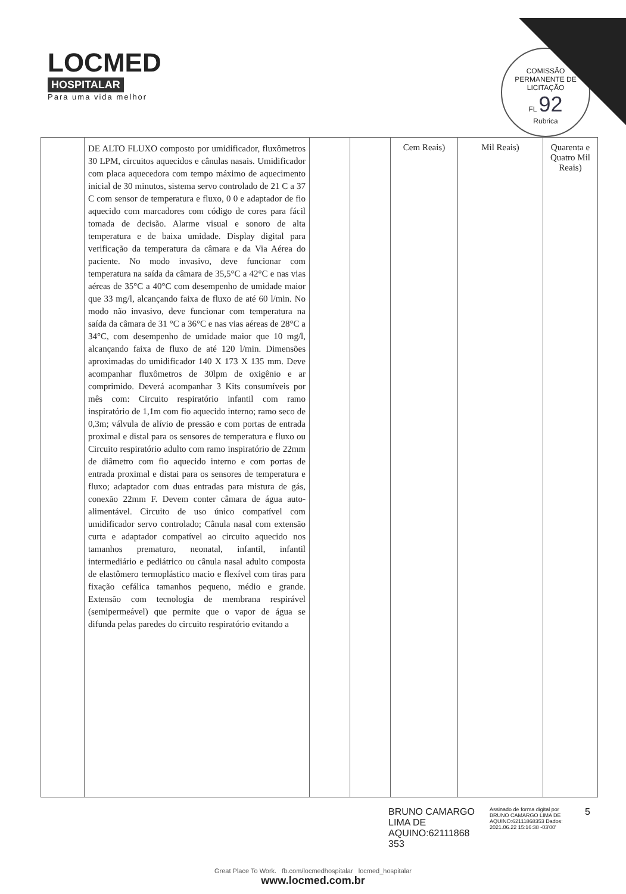LOCMED
HOSPITALAR
Para uma vida melhor
COMISSÃO PERMANENTE DE LICITAÇÃO
FL 92
Rubrica
| | DE ALTO FLUXO composto por umidificador, fluxômetros 30 LPM, circuitos aquecidos e cânulas nasais. Umidificador com placa aquecedora com tempo máximo de aquecimento inicial de 30 minutos, sistema servo controlado de 21 C a 37 C com sensor de temperatura e fluxo, 0 0 e adaptador de fio aquecido com marcadores com código de cores para fácil tomada de decisão. Alarme visual e sonoro de alta temperatura e de baixa umidade. Display digital para verificação da temperatura da câmara e da Via Aérea do paciente. No modo invasivo, deve funcionar com temperatura na saída da câmara de 35,5°C a 42°C e nas vias aéreas de 35°C a 40°C com desempenho de umidade maior que 33 mg/l, alcançando faixa de fluxo de até 60 l/min. No modo não invasivo, deve funcionar com temperatura na saída da câmara de 31 °C a 36°C e nas vias aéreas de 28°C a 34°C, com desempenho de umidade maior que 10 mg/l, alcançando faixa de fluxo de até 120 l/min. Dimensões aproximadas do umidificador 140 X 173 X 135 mm. Deve acompanhar fluxômetros de 30lpm de oxigênio e ar comprimido. Deverá acompanhar 3 Kits consumíveis por mês com: Circuito respiratório infantil com ramo inspiratório de 1,1m com fio aquecido interno; ramo seco de 0,3m; válvula de alívio de pressão e com portas de entrada proximal e distal para os sensores de temperatura e fluxo ou Circuito respiratório adulto com ramo inspiratório de 22mm de diâmetro com fio aquecido interno e com portas de entrada proximal e distai para os sensores de temperatura e fluxo; adaptador com duas entradas para mistura de gás, conexão 22mm F. Devem conter câmara de água auto-alimentável. Circuito de uso único compatível com umidificador servo controlado; Cânula nasal com extensão curta e adaptador compatível ao circuito aquecido nos tamanhos prematuro, neonatal, infantil, infantil intermediário e pediátrico ou cânula nasal adulto composta de elastômero termoplástico macio e flexível com tiras para fixação cefálica tamanhos pequeno, médio e grande. Extensão com tecnologia de membrana respirável (semipermeável) que permite que o vapor de água se difunda pelas paredes do circuito respiratório evitando a | | | Cem Reais) | Mil Reais) | Quarenta e Quatro Mil Reais) |
BRUNO CAMARGO LIMA DE AQUINO:62111868 353
Assinado de forma digital por BRUNO CAMARGO LIMA DE AQUINO:62111868353 Dados: 2021.06.22 15:16:38 -03'00'
5
Great Place To Work. fb.com/locmedhospitalar locmed_hospitalar
www.locmed.com.br